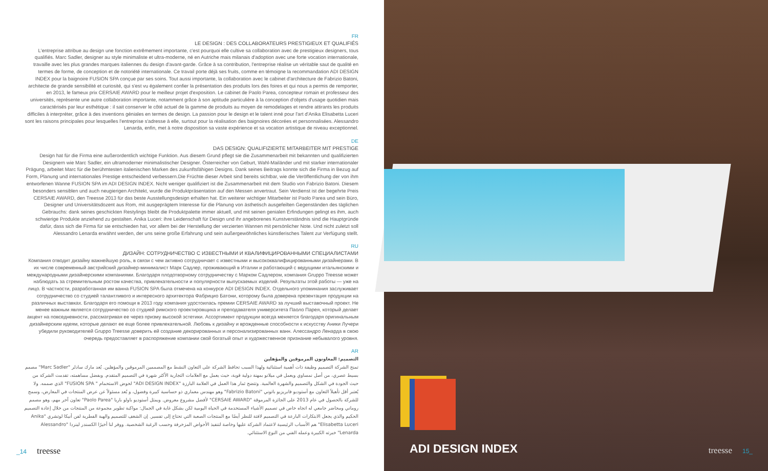FR
LE DESIGN : DES COLLABORATEURS PRESTIGIEUX ET QUALIFIÉS
L'entreprise attribue au design une fonction extrêmement importante, c'est pourquoi elle cultive sa collaboration avec de prestigieux designers, tous qualifiés. Marc Sadler, designer au style minimaliste et ultra-moderne, né en Autriche mais milanais d'adoption avec une forte vocation internationale, travaille avec les plus grandes marques italiennes du design d'avant-garde. Grâce à sa contribution, l'entreprise réalise un véritable saut de qualité en termes de forme, de conception et de notoriété internationale. Ce travail porte déjà ses fruits, comme en témoigne la recommandation ADI DESIGN INDEX pour la baignoire FUSION SPA conçue par ses soins. Tout aussi importante, la collaboration avec le cabinet d'architecture de Fabrizio Batoni, architecte de grande sensibilité et curiosité, qui s'est vu également confier la présentation des produits lors des foires et qui nous a permis de remporter, en 2013, le fameux prix CERSAIE AWARD pour le meilleur projet d'exposition. Le cabinet de Paolo Parea, concepteur romain et professeur des universités, représente une autre collaboration importante, notamment grâce à son aptitude particulière à la conception d'objets d'usage quotidien mais caractérisés par leur esthétique : il sait conserver le côté actuel de la gamme de produits au moyen de remodelages et rendre attirants les produits difficiles à interpréter, grâce à des inventions géniales en termes de design. La passion pour le design et le talent inné pour l'art d'Anika Elisabetta Luceri sont les raisons principales pour lesquelles l'entreprise s'adresse à elle, surtout pour la réalisation des baignoires décorées et personnalisées. Alessandro Lenarda, enfin, met à notre disposition sa vaste expérience et sa vocation artistique de niveau exceptionnel.
DE
DAS DESIGN: QUALIFIZIERTE MITARBEITER MIT PRESTIGE
Design hat für die Firma eine außerordentlich wichtige Funktion. Aus diesem Grund pflegt sie die Zusammenarbeit mit bekannten und qualifizierten Designern wie Marc Sadler, ein ultramoderner minimalistischer Designer. Österreicher von Geburt, Wahl-Mailänder und mit starker internationaler Prägung, arbeitet Marc für die berühmtesten italienischen Marken des zukunftsfähigen Designs. Dank seines Beitrags konnte sich die Firma in Bezug auf Form, Planung und internationales Prestige entscheidend verbessern.Die Früchte dieser Arbeit sind bereits sichtbar, wie die Veröffentlichung der von ihm entworfenen Wanne FUSION SPA im ADI DESIGN INDEX. Nicht weniger qualifiziert ist die Zusammenarbeit mit dem Studio von Fabrizio Batoni. Diesem besonders sensiblen und auch neugierigen Architekt, wurde die Produktpräsentation auf den Messen anvertraut. Sein Verdienst ist der begehrte Preis CERSAIE AWARD, den Treesse 2013 für das beste Ausstellungsdesign erhalten hat. Ein weiterer wichtiger Mitarbeiter ist Paolo Parea und sein Büro, Designer und Universitätsdozent aus Rom, mit ausgeprägtem Interesse für die Planung von ästhetisch ausgefeilten Gegenständen des täglichen Gebrauchs: dank seines geschickten Restylings bleibt die Produktpalette immer aktuell, und mit seinen genialen Erfindungen gelingt es ihm, auch schwierige Produkte anziehend zu gestalten. Anika Luceri: ihre Leidenschaft für Design und ihr angeborenes Kunstverständnis sind die Hauptgründe dafür, dass sich die Firma für sie entschieden hat, vor allem bei der Herstellung der verzierten Wannen mit persönlicher Note. Und nicht zuletzt soll Alessandro Lenarda erwähnt werden, der uns seine große Erfahrung und sein außergewöhnliches künstlerisches Talent zur Verfügung stellt.
RU
ДИЗАЙН: СОТРУДНИЧЕСТВО С ИЗВЕСТНЫМИ И КВАЛИФИЦИРОВАННЫМИ СПЕЦИАЛИСТАМИ
Компания отводит дизайну важнейшую роль, в связи с чем активно сотрудничает с известными и высококвалифицированными дизайнерами. В их числе современный австрийский дизайнер-минималист Марк Садлер, проживающий в Италии и работающий с ведущими итальянскими и международными дизайнерскими компаниями. Благодаря плодотворному сотрудничеству с Марком Садлером, компания Gruppo Treesse может наблюдать за стремительным ростом качества, привлекательности и популярности выпускаемых изделий. Результаты этой работы — уже на лицо. В частности, разработанная им ванна FUSION SPA была отмечена на конкурсе ADI DESIGN INDEX. Отдельного упоминания заслуживает сотрудничество со студией талантливого и интересного архитектора Фабрицио Батони, которому была доверена презентация продукции на различных выставках. Благодаря его помощи в 2013 году компания удостоилась премии CERSAIE AWARD за лучший выставочный проект. Не менее важным является сотрудничество со студией римского проектировщика и преподавателя университета Паоло Парея, который делает акцент на повседневности, рассматривая ее через призму высокой эстетики. Ассортимент продукции всегда меняется благодаря оригинальным дизайнерским идеям, которые делают ее еще более привлекательной. Любовь к дизайну и врожденные способности к искусству Аники Лучери убедили руководителей Gruppo Treesse доверить ей создание декорированных и персонализированных ванн. Алессандро Ленарда в свою очередь предоставляет в распоряжение компании свой богатый опыт и художественное признание небывалого уровня.
AR
التصميم: المعاونون المرموقين والمؤهلين
تمنح الشركة التصميم وظيفة ذات أهمية استثنائية ولهذا السبب تحافظ الشركة على التعاون النشط مع المصممين المرموقين والمؤهلين. يُعد مارك سادلر "Marc Sadler" مصمم بسيط عصري، من أصل نمساوي ويعمل في ميلانو بمهنة دولية قوية، حيث يعمل مع العلامات التجارية الأكثر شهرة في التصميم المتقدم. وبفضل مساهمته، تقدمت الشركة من حيث الجودة في الشكل والتصميم والشهرة العالمية. وتتضح ثمار هذا العمل في العلامة البارزة "ADI DESIGN INDEX" لحوض الاستحمام " FUSION SPA" الذي صممه. ولا يُعتبر أقل تأهيلاً التعاون مع أستوديو فابريزيو باتوني "Fabrizio Batoni" وهو مهندس معماري ذو حساسية كبيرة وفضول، و يُعد مسئولاً عن عرض المنتجات في المعارض، وسمح للشركة بالحصول في عام 2013 على الجائزة المرموقة "CERSAIE AWARD" لأفضل مشروع معروض. ويمثل أستوديو باولو باريا "Paolo Parea" تعاون آخر مهم، وهو مصمم روماني ومحاضر جامعي له اتجاه خاص في تصميم الأشياء المستخدمة في الحياة اليومية لكن بشكل غاية في الجمال: مواكبة تطوير مجموعة من المنتجات من خلال إعادة التصميم الحكيم والذي يجعل الابتكارات البارعة في التصميم لافتة للنظر أيضًا مع المنتجات الصعبة التي تحتاج إلى تفسير. إن الشغف للتصميم والهبة الفطرية لفن أنيكا لوتشري "Anika Elisabetta Luceri" هم الأسباب الرئيسية لاعتماد الشركة عليها وخاصة لتنفيذ الأحواض المزخرفة وحسب الرغبة الشخصية. ووفر لنا أخيرًا الكسندر لينردا "Alessandro Lenarda" خبرته الكبيرة وعمله الفني من النوع الاستثنائي.
_14 treesse
ADI DESIGN INDEX treesse 15_